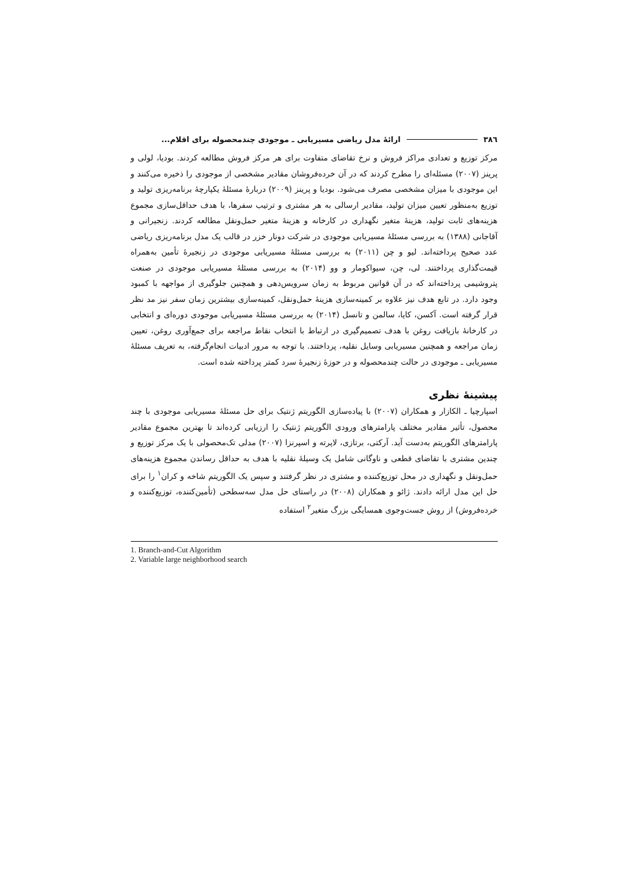۳۸٦ ارائۀ مدل ریاضی مسیریابی ـ موجودی چندمحصوله برای اقلام...
مرکز توزیع و تعدادی مراکز فروش و نرخ تقاضای متفاوت برای هر مرکز فروش مطالعه کردند. بودیا، لولی و پرینز (۲۰۰۷) مسئله‌ای را مطرح کردند که در آن خرده‌فروشان مقادیر مشخصی از موجودی را ذخیره می‌کنند و این موجودی با میزان مشخصی مصرف می‌شود. بودیا و پرینز (۲۰۰۹) دربارۀ مسئلۀ یکپارچۀ برنامه‌ریزی تولید و توزیع به‌منظور تعیین میزان تولید، مقادیر ارسالی به هر مشتری و ترتیب سفرها، با هدف حداقل‌سازی مجموع هزینه‌های ثابت تولید، هزینۀ متغیر نگهداری در کارخانه و هزینۀ متغیر حمل‌ونقل مطالعه کردند. زنجیرانی و آقاجانی (۱۳۸۸) به بررسی مسئلۀ مسیریابی موجودی در شرکت دونار خزر در قالب یک مدل برنامه‌ریزی ریاضی عدد صحیح پرداخته‌اند. لیو و چن (۲۰۱۱) به بررسی مسئلۀ مسیریابی موجودی در زنجیرۀ تأمین به‌همراه قیمت‌گذاری پرداختند. لی، چن، سیواکومار و وو (۲۰۱۴) به بررسی مسئلۀ مسیریابی موجودی در صنعت پتروشیمی پرداخته‌اند که در آن قوانین مربوط به زمان سرویس‌دهی و همچنین جلوگیری از مواجهه با کمبود وجود دارد. در تابع هدف نیز علاوه بر کمینه‌سازی هزینۀ حمل‌ونقل، کمینه‌سازی بیشترین زمان سفر نیز مد نظر قرار گرفته است. آکسن، کایا، سالمن و تانسل (۲۰۱۴) به بررسی مسئلۀ مسیریابی موجودی دوره‌ای و انتخابی در کارخانۀ بازیافت روغن با هدف تصمیم‌گیری در ارتباط با انتخاب نقاط مراجعه برای جمع‌آوری روغن، تعیین زمان مراجعه و همچنین مسیریابی وسایل نقلیه، پرداختند. با توجه به مرور ادبیات انجام‌گرفته، به تعریف مسئلۀ مسیریابی ـ موجودی در حالت چندمحصوله و در حوزۀ زنجیرۀ سرد کمتر پرداخته شده است.
پیشینۀ نظری
اسپارچیا ـ الکازار و همکاران (۲۰۰۷) با پیاده‌سازی الگوریتم ژنتیک برای حل مسئلۀ مسیریابی موجودی با چند محصول، تأثیر مقادیر مختلف پارامترهای ورودی الگوریتم ژنتیک را ارزیابی کرده‌اند تا بهترین مجموع مقادیر پارامترهای الگوریتم به‌دست آید. آرکتی، برتازی، لاپرته و اسپرنزا (۲۰۰۷) مدلی تک‌محصولی با یک مرکز توزیع و چندین مشتری با تقاضای قطعی و ناوگانی شامل یک وسیلۀ نقلیه با هدف به حداقل رساندن مجموع هزینه‌های حمل‌ونقل و نگهداری در محل توزیع‌کننده و مشتری در نظر گرفتند و سپس یک الگوریتم شاخه و کران<sup>۱</sup> را برای حل این مدل ارائه دادند. ژائو و همکاران (۲۰۰۸) در راستای حل مدل سه‌سطحی (تأمین‌کننده، توزیع‌کننده و خرده‌فروش) از روش جست‌وجوی همسایگی بزرگ متغیر<sup>۲</sup> استفاده
1. Branch-and-Cut Algorithm
2. Variable large neighborhood search